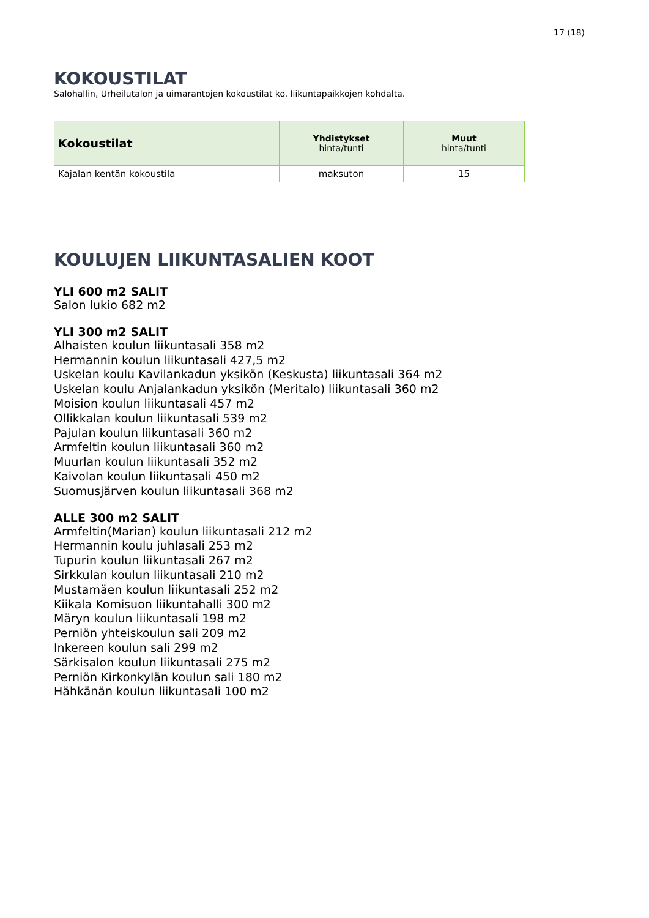17 (18)
KOKOUSTILAT
Salohallin, Urheilutalon ja uimarantojen kokoustilat ko. liikuntapaikkojen kohdalta.
| Kokoustilat | Yhdistykset hinta/tunti | Muut hinta/tunti |
| --- | --- | --- |
| Kajalan kentän kokoustila | maksuton | 15 |
KOULUJEN LIIKUNTASALIEN KOOT
YLI 600 m2 SALIT
Salon lukio 682 m2
YLI 300 m2 SALIT
Alhaisten koulun liikuntasali 358 m2
Hermannin koulun liikuntasali 427,5 m2
Uskelan koulu Kavilankadun yksikön (Keskusta) liikuntasali 364 m2
Uskelan koulu Anjalankadun yksikön (Meritalo) liikuntasali 360 m2
Moision koulun liikuntasali 457 m2
Ollikkalan koulun liikuntasali 539 m2
Pajulan koulun liikuntasali 360 m2
Armfeltin koulun liikuntasali 360 m2
Muurlan koulun liikuntasali 352 m2
Kaivolan koulun liikuntasali 450 m2
Suomusjärven koulun liikuntasali 368 m2
ALLE 300 m2 SALIT
Armfeltin(Marian) koulun liikuntasali 212 m2
Hermannin koulu juhlasali 253 m2
Tupurin koulun liikuntasali 267 m2
Sirkkulan koulun liikuntasali 210 m2
Mustamäen koulun liikuntasali 252 m2
Kiikala Komisuon liikuntahalli 300 m2
Märyn koulun liikuntasali 198 m2
Perniön yhteiskoulun sali 209 m2
Inkereen koulun sali 299 m2
Särkisalon koulun liikuntasali 275 m2
Perniön Kirkonkylän koulun sali 180 m2
Hähkänän koulun liikuntasali 100 m2